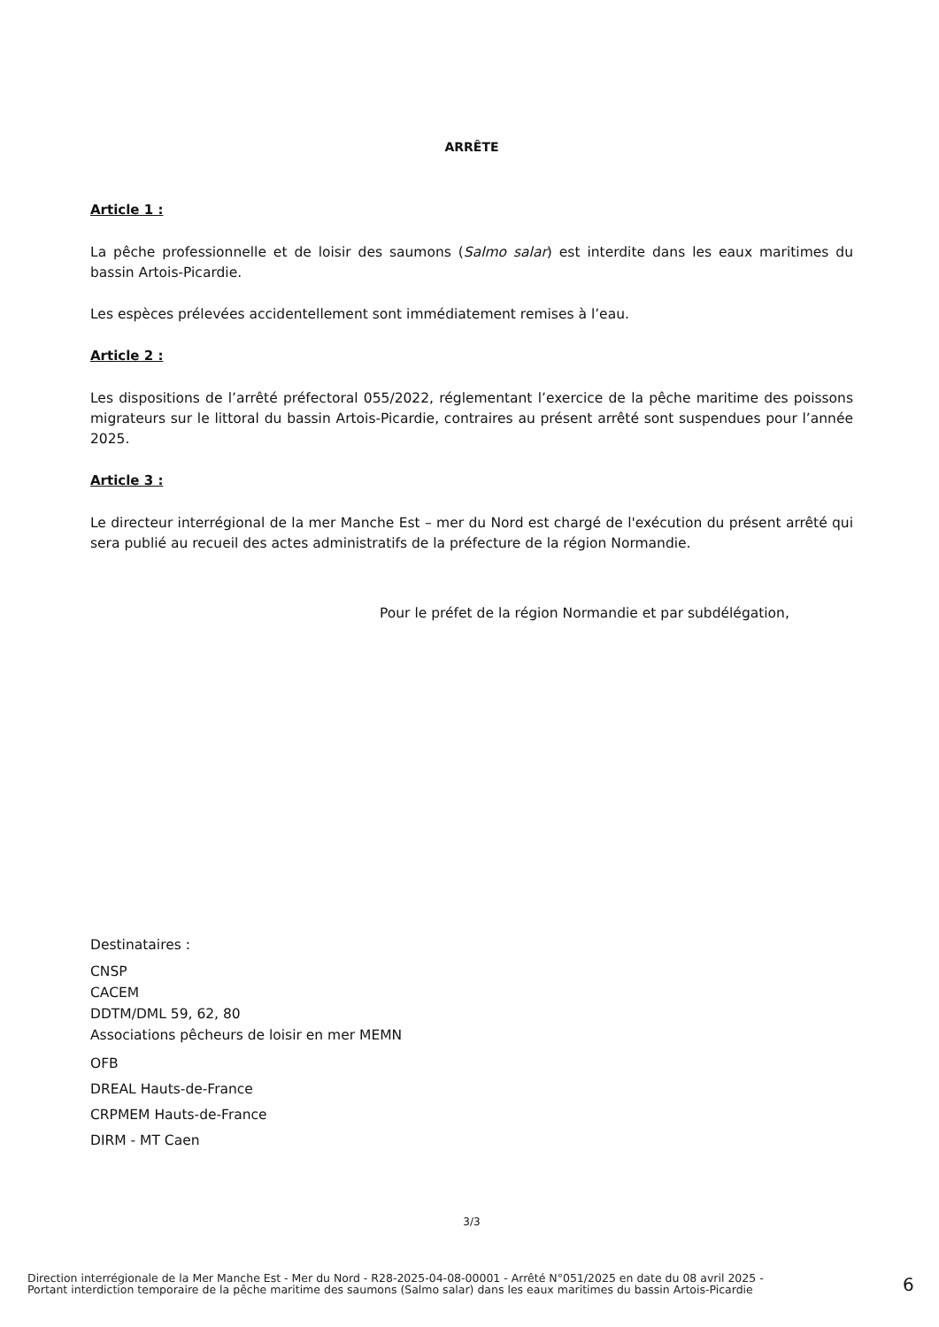ARRÊTE
Article 1 :
La pêche professionnelle et de loisir des saumons (Salmo salar) est interdite dans les eaux maritimes du bassin Artois-Picardie.
Les espèces prélevées accidentellement sont immédiatement remises à l’eau.
Article 2 :
Les dispositions de l’arrêté préfectoral 055/2022, réglementant l’exercice de la pêche maritime des poissons migrateurs sur le littoral du bassin Artois-Picardie, contraires au présent arrêté sont suspendues pour l’année 2025.
Article 3 :
Le directeur interrégional de la mer Manche Est – mer du Nord est chargé de l'exécution du présent arrêté qui sera publié au recueil des actes administratifs de la préfecture de la région Normandie.
Pour le préfet de la région Normandie et par subdélégation,
Destinataires :
CNSP
CACEM
DDTM/DML 59, 62, 80
Associations pêcheurs de loisir en mer MEMN
OFB
DREAL Hauts-de-France
CRPMEM Hauts-de-France
DIRM - MT Caen
3/3
Direction interrégionale de la Mer Manche Est - Mer du Nord - R28-2025-04-08-00001 - Arrêté N°051/2025 en date du 08 avril 2025 -
Portant interdiction temporaire de la pêche maritime des saumons (Salmo salar) dans les eaux maritimes du bassin Artois-Picardie
6